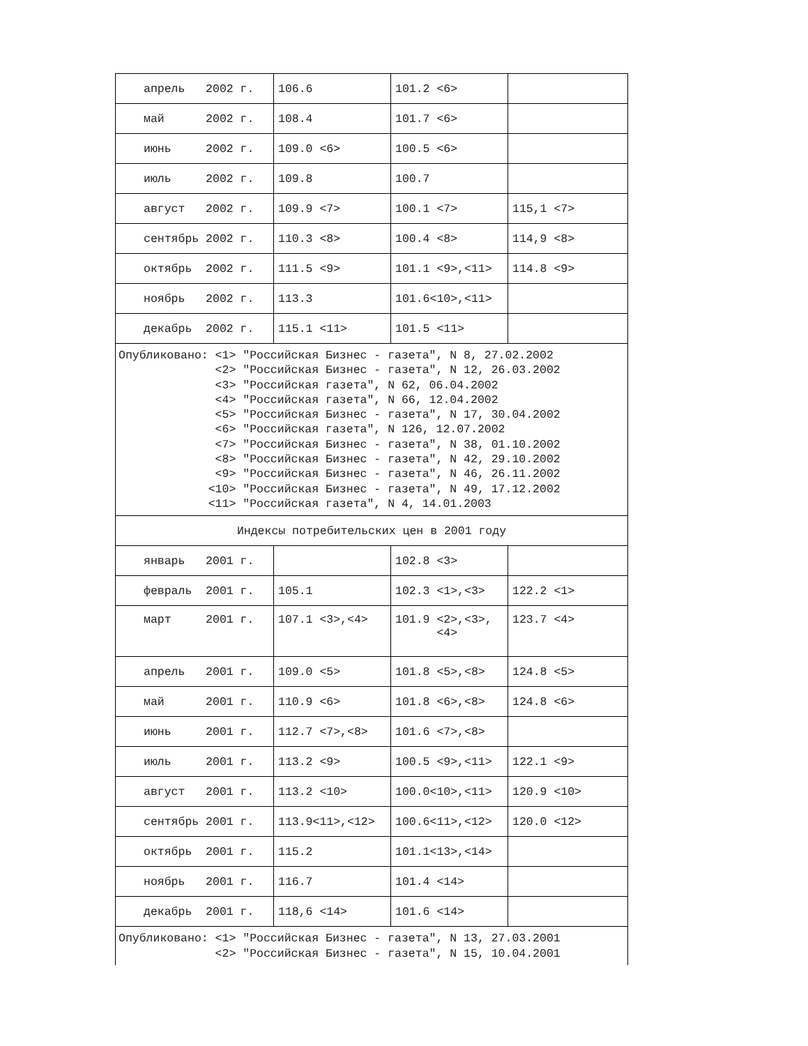| апрель 2002 г. | 106.6 | 101.2 <6> | |
| май 2002 г. | 108.4 | 101.7 <6> | |
| июнь 2002 г. | 109.0 <6> | 100.5 <6> | |
| июль 2002 г. | 109.8 | 100.7 | |
| август 2002 г. | 109.9 <7> | 100.1 <7> | 115,1 <7> |
| сентябрь 2002 г. | 110.3 <8> | 100.4 <8> | 114,9 <8> |
| октябрь 2002 г. | 111.5 <9> | 101.1 <9>,<11> | 114.8 <9> |
| ноябрь 2002 г. | 113.3 | 101.6<10>,<11> | |
| декабрь 2002 г. | 115.1 <11> | 101.5 <11> | |
| Опубликовано: <1> "Российская Бизнес - газета", N 8, 27.02.2002 <2> "Российская Бизнес - газета", N 12, 26.03.2002 <3> "Российская газета", N 62, 06.04.2002 <4> "Российская газета", N 66, 12.04.2002 <5> "Российская Бизнес - газета", N 17, 30.04.2002 <6> "Российская газета", N 126, 12.07.2002 <7> "Российская Бизнес - газета", N 38, 01.10.2002 <8> "Российская Бизнес - газета", N 42, 29.10.2002 <9> "Российская Бизнес - газета", N 46, 26.11.2002 <10> "Российская Бизнес - газета", N 49, 17.12.2002 <11> "Российская газета", N 4, 14.01.2003 | | | |
| Индексы потребительских цен в 2001 году | | | |
| январь 2001 г. | | 102.8 <3> | |
| февраль 2001 г. | 105.1 | 102.3 <1>,<3> | 122.2 <1> |
| март 2001 г. | 107.1 <3>,<4> | 101.9 <2>,<3>, <4> | 123.7 <4> |
| апрель 2001 г. | 109.0 <5> | 101.8 <5>,<8> | 124.8 <5> |
| май 2001 г. | 110.9 <6> | 101.8 <6>,<8> | 124.8 <6> |
| июнь 2001 г. | 112.7 <7>,<8> | 101.6 <7>,<8> | |
| июль 2001 г. | 113.2 <9> | 100.5 <9>,<11> | 122.1 <9> |
| август 2001 г. | 113.2 <10> | 100.0<10>,<11> | 120.9 <10> |
| сентябрь 2001 г. | 113.9<11>,<12> | 100.6<11>,<12> | 120.0 <12> |
| октябрь 2001 г. | 115.2 | 101.1<13>,<14> | |
| ноябрь 2001 г. | 116.7 | 101.4 <14> | |
| декабрь 2001 г. | 118,6 <14> | 101.6 <14> | |
| Опубликовано: <1> "Российская Бизнес - газета", N 13, 27.03.2001 <2> "Российская Бизнес - газета", N 15, 10.04.2001 | | | |